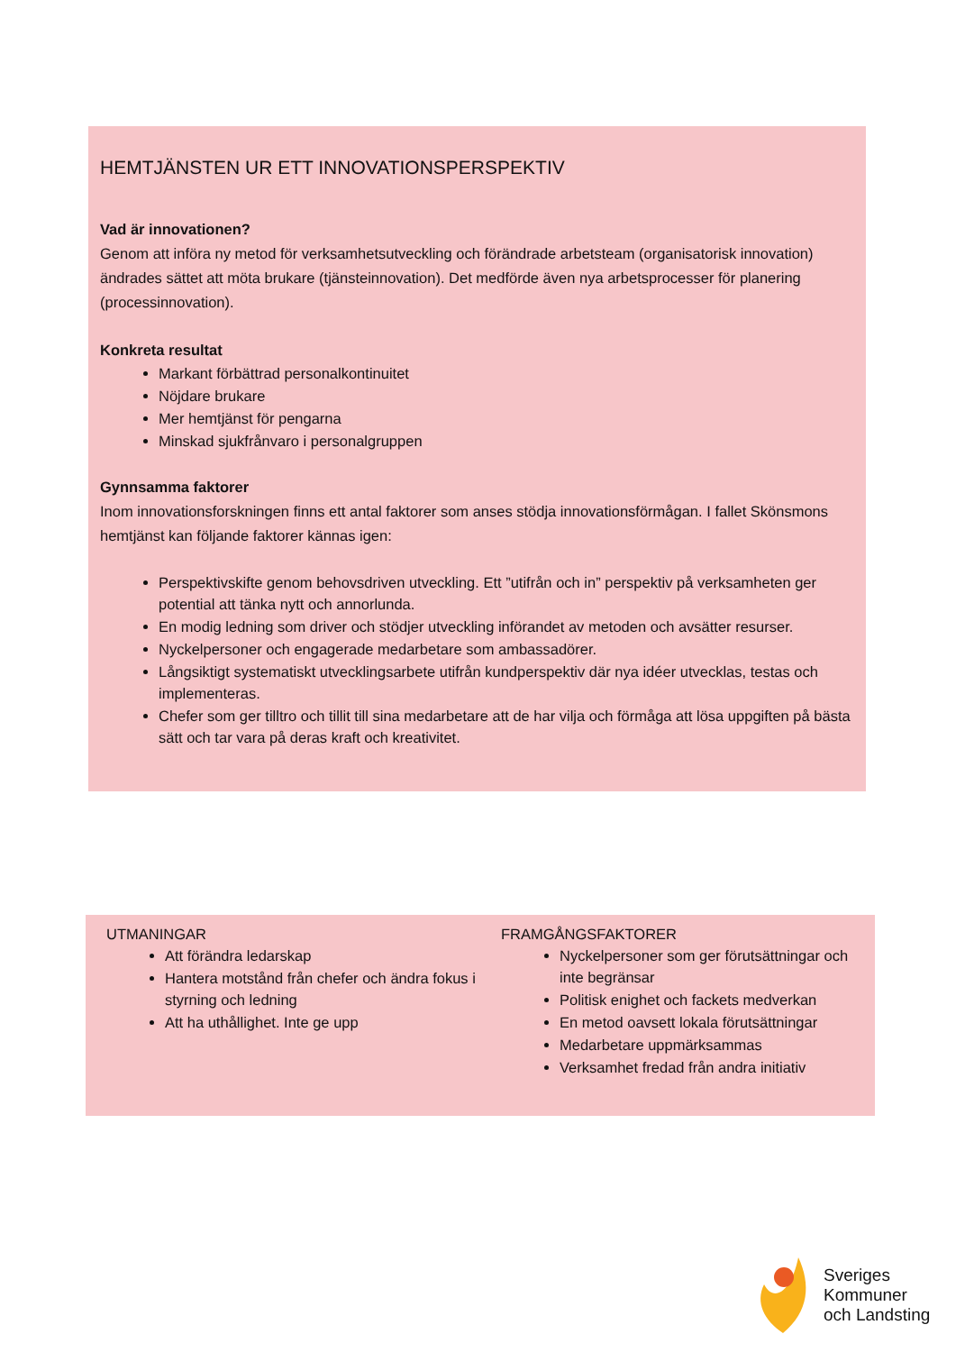HEMTJÄNSTEN UR ETT INNOVATIONSPERSPEKTIV
Vad är innovationen?
Genom att införa ny metod för verksamhetsutveckling och förändrade arbetsteam (organisatorisk innovation) ändrades sättet att möta brukare (tjänsteinnovation). Det medförde även nya arbetsprocesser för planering (processinnovation).
Konkreta resultat
Markant förbättrad personalkontinuitet
Nöjdare brukare
Mer hemtjänst för pengarna
Minskad sjukfrånvaro i personalgruppen
Gynnsamma faktorer
Inom innovationsforskningen finns ett antal faktorer som anses stödja innovationsförmågan. I fallet Skönsmons hemtjänst kan följande faktorer kännas igen:
Perspektivskifte genom behovsdriven utveckling. Ett ”utifrån och in” perspektiv på verksamheten ger potential att tänka nytt och annorlunda.
En modig ledning som driver och stödjer utveckling införandet av metoden och avsätter resurser.
Nyckelpersoner och engagerade medarbetare som ambassadörer.
Långsiktigt systematiskt utvecklingsarbete utifrån kundperspektiv där nya idéer utvecklas, testas och implementeras.
Chefer som ger tilltro och tillit till sina medarbetare att de har vilja och förmåga att lösa uppgiften på bästa sätt och tar vara på deras kraft och kreativitet.
UTMANINGAR
Att förändra ledarskap
Hantera motstånd från chefer och ändra fokus i styrning och ledning
Att ha uthållighet. Inte ge upp
FRAMGÅNGSFAKTORER
Nyckelpersoner som ger förutsättningar och inte begränsar
Politisk enighet och fackets medverkan
En metod oavsett lokala förutsättningar
Medarbetare uppmärksammas
Verksamhet fredad från andra initiativ
Sveriges
Kommuner
och Landsting